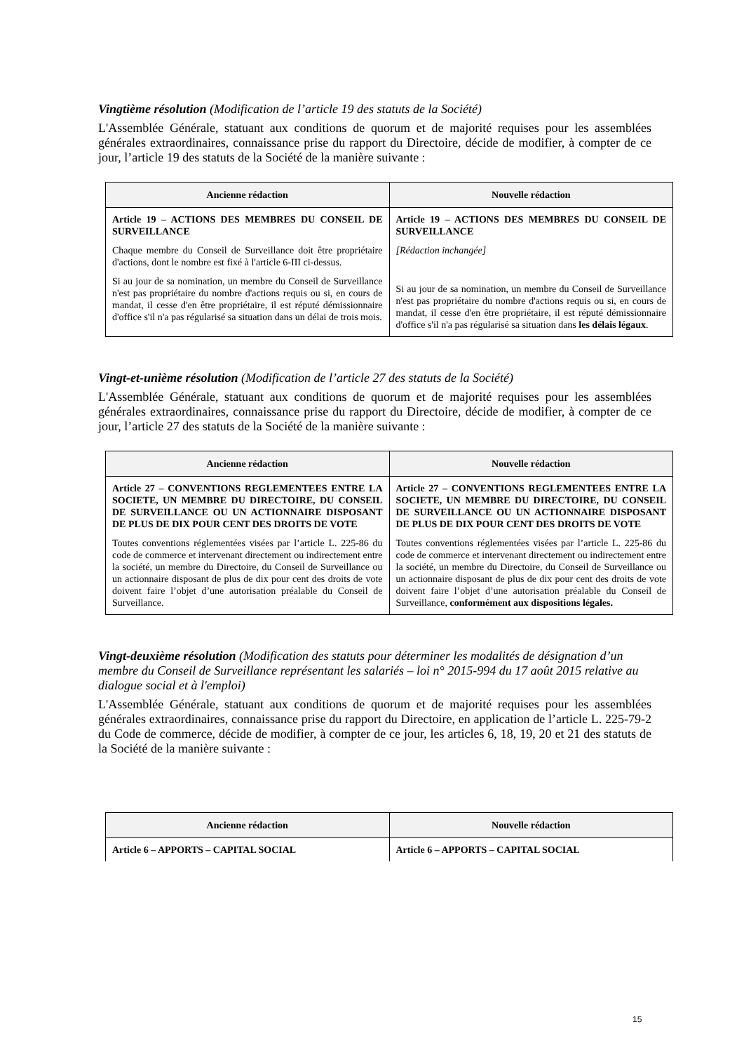Vingtième résolution (Modification de l’article 19 des statuts de la Société)
L'Assemblée Générale, statuant aux conditions de quorum et de majorité requises pour les assemblées générales extraordinaires, connaissance prise du rapport du Directoire, décide de modifier, à compter de ce jour, l’article 19 des statuts de la Société de la manière suivante :
| Ancienne rédaction | Nouvelle rédaction |
| --- | --- |
| Article 19 – ACTIONS DES MEMBRES DU CONSEIL DE SURVEILLANCE Chaque membre du Conseil de Surveillance doit être propriétaire d'actions, dont le nombre est fixé à l'article 6-III ci-dessus. Si au jour de sa nomination, un membre du Conseil de Surveillance n'est pas propriétaire du nombre d'actions requis ou si, en cours de mandat, il cesse d'en être propriétaire, il est réputé démissionnaire d'office s'il n'a pas régularisé sa situation dans un délai de trois mois. | Article 19 – ACTIONS DES MEMBRES DU CONSEIL DE SURVEILLANCE [Rédaction inchangée] Si au jour de sa nomination, un membre du Conseil de Surveillance n'est pas propriétaire du nombre d'actions requis ou si, en cours de mandat, il cesse d'en être propriétaire, il est réputé démissionnaire d'office s'il n'a pas régularisé sa situation dans les délais légaux . |
Vingt-et-unième résolution (Modification de l’article 27 des statuts de la Société)
L'Assemblée Générale, statuant aux conditions de quorum et de majorité requises pour les assemblées générales extraordinaires, connaissance prise du rapport du Directoire, décide de modifier, à compter de ce jour, l’article 27 des statuts de la Société de la manière suivante :
| Ancienne rédaction | Nouvelle rédaction |
| --- | --- |
| Article 27 – CONVENTIONS REGLEMENTEES ENTRE LA SOCIETE, UN MEMBRE DU DIRECTOIRE, DU CONSEIL DE SURVEILLANCE OU UN ACTIONNAIRE DISPOSANT DE PLUS DE DIX POUR CENT DES DROITS DE VOTE Toutes conventions réglementées visées par l’article L. 225-86 du code de commerce et intervenant directement ou indirectement entre la société, un membre du Directoire, du Conseil de Surveillance ou un actionnaire disposant de plus de dix pour cent des droits de vote doivent faire l’objet d’une autorisation préalable du Conseil de Surveillance. | Article 27 – CONVENTIONS REGLEMENTEES ENTRE LA SOCIETE, UN MEMBRE DU DIRECTOIRE, DU CONSEIL DE SURVEILLANCE OU UN ACTIONNAIRE DISPOSANT DE PLUS DE DIX POUR CENT DES DROITS DE VOTE Toutes conventions réglementées visées par l’article L. 225-86 du code de commerce et intervenant directement ou indirectement entre la société, un membre du Directoire, du Conseil de Surveillance ou un actionnaire disposant de plus de dix pour cent des droits de vote doivent faire l’objet d’une autorisation préalable du Conseil de Surveillance, conformément aux dispositions légales. |
Vingt-deuxième résolution (Modification des statuts pour déterminer les modalités de désignation d’un membre du Conseil de Surveillance représentant les salariés – loi n° 2015-994 du 17 août 2015 relative au dialogue social et à l'emploi)
L'Assemblée Générale, statuant aux conditions de quorum et de majorité requises pour les assemblées générales extraordinaires, connaissance prise du rapport du Directoire, en application de l’article L. 225-79-2 du Code de commerce, décide de modifier, à compter de ce jour, les articles 6, 18, 19, 20 et 21 des statuts de la Société de la manière suivante :
| Ancienne rédaction | Nouvelle rédaction |
| --- | --- |
| Article 6 – APPORTS – CAPITAL SOCIAL | Article 6 – APPORTS – CAPITAL SOCIAL |
15